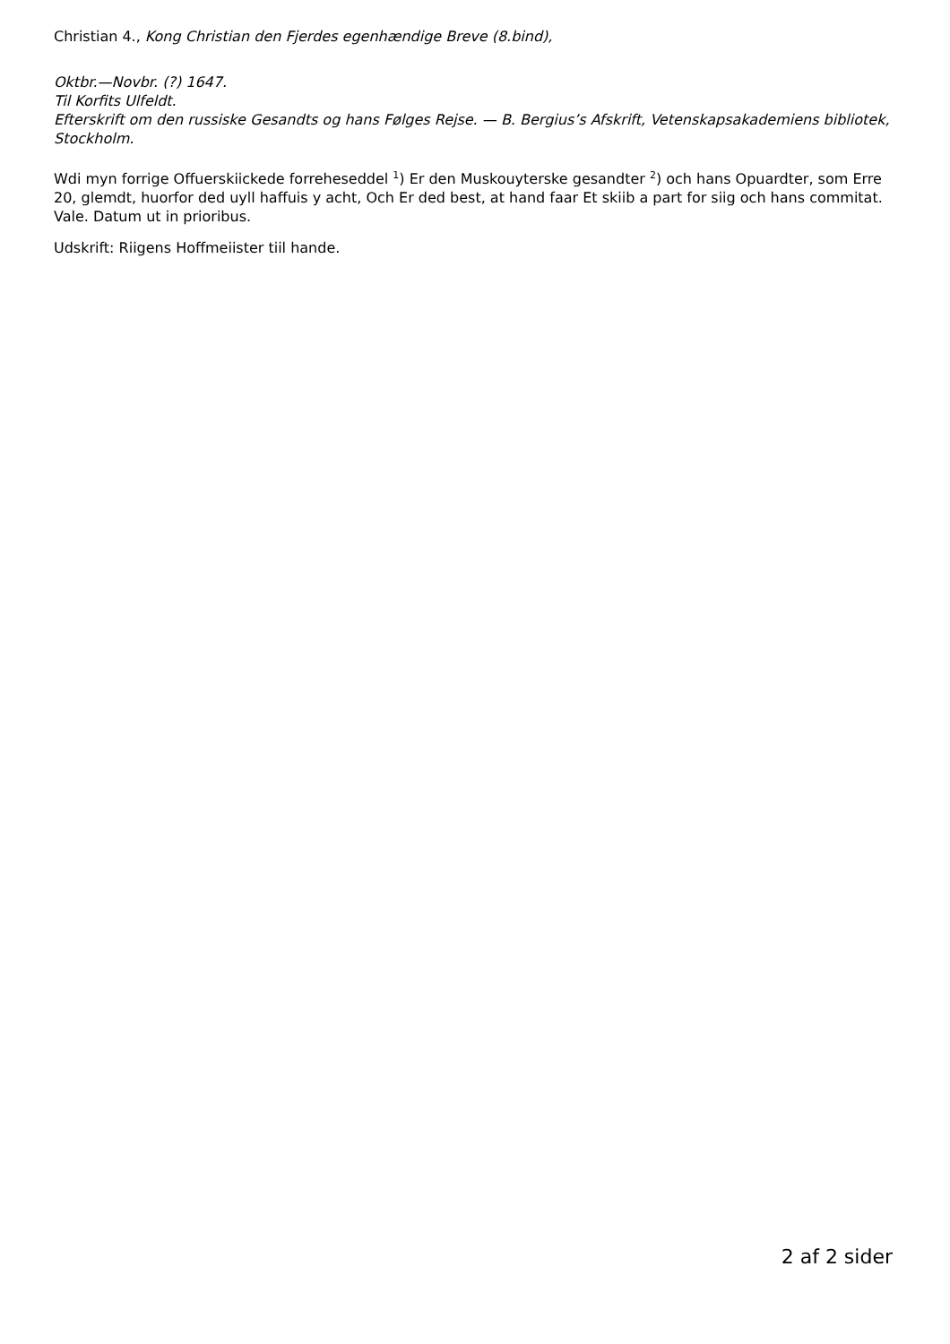Christian 4., Kong Christian den Fjerdes egenhændige Breve (8.bind),
Oktbr.—Novbr. (?) 1647.
Til Korfits Ulfeldt.
Efterskrift om den russiske Gesandts og hans Følges Rejse. — B. Bergius’s Afskrift, Vetenskapsakademiens bibliotek, Stockholm.
Wdi myn forrige Offuerskiickede forreheseddel <sup>1</sup>) Er den Muskouyterske gesandter <sup>2</sup>) och hans Opuardter, som Erre 20, glemdt, huorfor ded uyll haffuis y acht, Och Er ded best, at hand faar Et skiib a part for siig och hans commitat. Vale. Datum ut in prioribus.
Udskrift: Riigens Hoffmeiister tiil hande.
2 af 2 sider